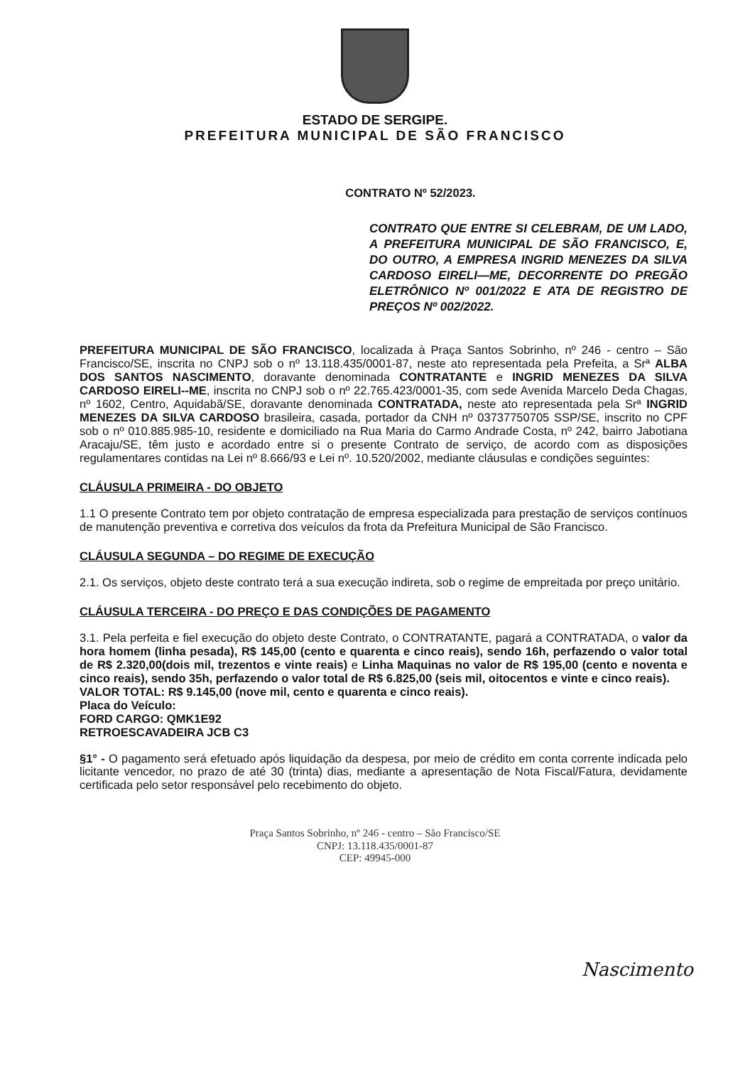ESTADO DE SERGIPE.
PREFEITURA MUNICIPAL DE SÃO FRANCISCO
CONTRATO Nº 52/2023.
CONTRATO QUE ENTRE SI CELEBRAM, DE UM LADO, A PREFEITURA MUNICIPAL DE SÃO FRANCISCO, E, DO OUTRO, A EMPRESA INGRID MENEZES DA SILVA CARDOSO EIRELI—ME, DECORRENTE DO PREGÃO ELETRÔNICO Nº 001/2022 E ATA DE REGISTRO DE PREÇOS Nº 002/2022.
PREFEITURA MUNICIPAL DE SÃO FRANCISCO, localizada à Praça Santos Sobrinho, nº 246 - centro – São Francisco/SE, inscrita no CNPJ sob o nº 13.118.435/0001-87, neste ato representada pela Prefeita, a Srª ALBA DOS SANTOS NASCIMENTO, doravante denominada CONTRATANTE e INGRID MENEZES DA SILVA CARDOSO EIRELI--ME, inscrita no CNPJ sob o nº 22.765.423/0001-35, com sede Avenida Marcelo Deda Chagas, nº 1602, Centro, Aquidabã/SE, doravante denominada CONTRATADA, neste ato representada pela Srª INGRID MENEZES DA SILVA CARDOSO brasileira, casada, portador da CNH nº 03737750705 SSP/SE, inscrito no CPF sob o nº 010.885.985-10, residente e domiciliado na Rua Maria do Carmo Andrade Costa, nº 242, bairro Jabotiana Aracaju/SE, têm justo e acordado entre si o presente Contrato de serviço, de acordo com as disposições regulamentares contidas na Lei nº 8.666/93 e Lei nº. 10.520/2002, mediante cláusulas e condições seguintes:
CLÁUSULA PRIMEIRA - DO OBJETO
1.1 O presente Contrato tem por objeto contratação de empresa especializada para prestação de serviços contínuos de manutenção preventiva e corretiva dos veículos da frota da Prefeitura Municipal de São Francisco.
CLÁUSULA SEGUNDA – DO REGIME DE EXECUÇÃO
2.1. Os serviços, objeto deste contrato terá a sua execução indireta, sob o regime de empreitada por preço unitário.
CLÁUSULA TERCEIRA - DO PREÇO E DAS CONDIÇÕES DE PAGAMENTO
3.1. Pela perfeita e fiel execução do objeto deste Contrato, o CONTRATANTE, pagará a CONTRATADA, o valor da hora homem (linha pesada), R$ 145,00 (cento e quarenta e cinco reais), sendo 16h, perfazendo o valor total de R$ 2.320,00(dois mil, trezentos e vinte reais) e Linha Maquinas no valor de R$ 195,00 (cento e noventa e cinco reais), sendo 35h, perfazendo o valor total de R$ 6.825,00 (seis mil, oitocentos e vinte e cinco reais).
VALOR TOTAL: R$ 9.145,00 (nove mil, cento e quarenta e cinco reais).
Placa do Veículo:
FORD CARGO: QMK1E92
RETROESCAVADEIRA JCB C3
§1° - O pagamento será efetuado após liquidação da despesa, por meio de crédito em conta corrente indicada pelo licitante vencedor, no prazo de até 30 (trinta) dias, mediante a apresentação de Nota Fiscal/Fatura, devidamente certificada pelo setor responsável pelo recebimento do objeto.
Nascimento
Praça Santos Sobrinho, nº 246 - centro – São Francisco/SE
CNPJ: 13.118.435/0001-87
CEP: 49945-000